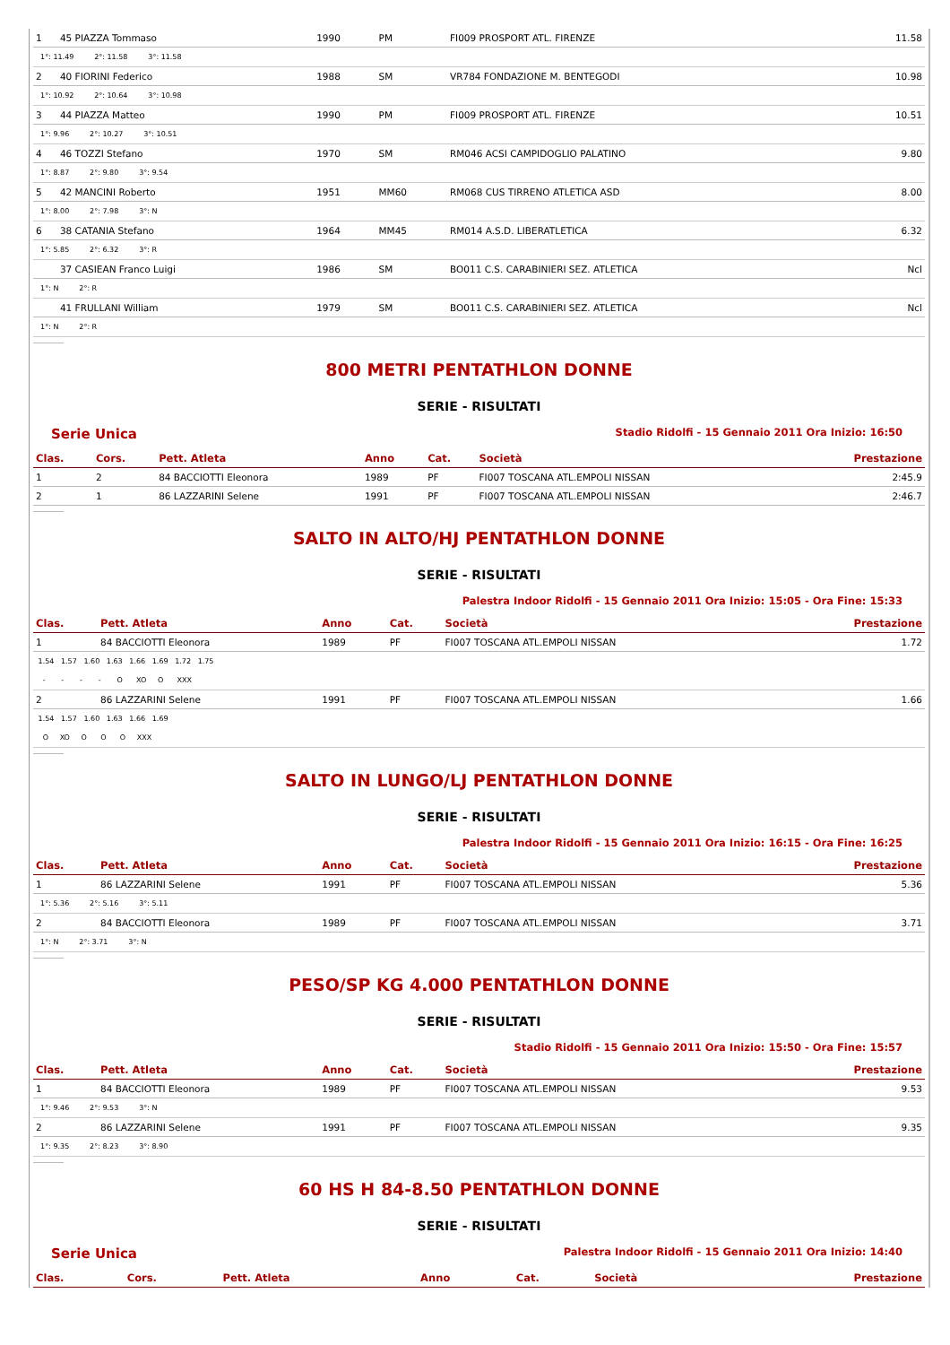| 1 | 45 PIAZZA Tommaso | 1990 | PM | FI009 PROSPORT ATL. FIRENZE | 11.58 |
| 1°: 11.49 2°: 11.58 3°: 11.58 | | | | | |
| 2 | 40 FIORINI Federico | 1988 | SM | VR784 FONDAZIONE M. BENTEGODI | 10.98 |
| 1°: 10.92 2°: 10.64 3°: 10.98 | | | | | |
| 3 | 44 PIAZZA Matteo | 1990 | PM | FI009 PROSPORT ATL. FIRENZE | 10.51 |
| 1°: 9.96 2°: 10.27 3°: 10.51 | | | | | |
| 4 | 46 TOZZI Stefano | 1970 | SM | RM046 ACSI CAMPIDOGLIO PALATINO | 9.80 |
| 1°: 8.87 2°: 9.80 3°: 9.54 | | | | | |
| 5 | 42 MANCINI Roberto | 1951 | MM60 | RM068 CUS TIRRENO ATLETICA ASD | 8.00 |
| 1°: 8.00 2°: 7.98 3°: N | | | | | |
| 6 | 38 CATANIA Stefano | 1964 | MM45 | RM014 A.S.D. LIBERATLETICA | 6.32 |
| 1°: 5.85 2°: 6.32 3°: R | | | | | |
| | 37 CASIEAN Franco Luigi | 1986 | SM | BO011 C.S. CARABINIERI SEZ. ATLETICA | Ncl |
| 1°: N 2°: R | | | | | |
| | 41 FRULLANI William | 1979 | SM | BO011 C.S. CARABINIERI SEZ. ATLETICA | Ncl |
| 1°: N 2°: R | | | | | |
800 METRI PENTATHLON DONNE
SERIE - RISULTATI
Serie Unica Stadio Ridolfi - 15 Gennaio 2011 Ora Inizio: 16:50
| Clas. | Cors. | Pett. Atleta | Anno | Cat. | Società | Prestazione |
| --- | --- | --- | --- | --- | --- | --- |
| 1 | 2 | 84 BACCIOTTI Eleonora | 1989 | PF | FI007 TOSCANA ATL.EMPOLI NISSAN | 2:45.9 |
| 2 | 1 | 86 LAZZARINI Selene | 1991 | PF | FI007 TOSCANA ATL.EMPOLI NISSAN | 2:46.7 |
SALTO IN ALTO/HJ PENTATHLON DONNE
SERIE - RISULTATI
Palestra Indoor Ridolfi - 15 Gennaio 2011 Ora Inizio: 15:05 - Ora Fine: 15:33
| Clas. | Pett. Atleta | Anno | Cat. | Società | Prestazione |
| --- | --- | --- | --- | --- | --- |
| 1 | 84 BACCIOTTI Eleonora | 1989 | PF | FI007 TOSCANA ATL.EMPOLI NISSAN | 1.72 |
| 1.54 1.57 1.60 1.63 1.66 1.69 1.72 1.75 | | | | | |
| - - - - O XO O XXX | | | | | |
| 2 | 86 LAZZARINI Selene | 1991 | PF | FI007 TOSCANA ATL.EMPOLI NISSAN | 1.66 |
| 1.54 1.57 1.60 1.63 1.66 1.69 | | | | | |
| O XO O O O XXX | | | | | |
SALTO IN LUNGO/LJ PENTATHLON DONNE
SERIE - RISULTATI
Palestra Indoor Ridolfi - 15 Gennaio 2011 Ora Inizio: 16:15 - Ora Fine: 16:25
| Clas. | Pett. Atleta | Anno | Cat. | Società | Prestazione |
| --- | --- | --- | --- | --- | --- |
| 1 | 86 LAZZARINI Selene | 1991 | PF | FI007 TOSCANA ATL.EMPOLI NISSAN | 5.36 |
| 1°: 5.36 2°: 5.16 3°: 5.11 | | | | | |
| 2 | 84 BACCIOTTI Eleonora | 1989 | PF | FI007 TOSCANA ATL.EMPOLI NISSAN | 3.71 |
| 1°: N 2°: 3.71 3°: N | | | | | |
PESO/SP KG 4.000 PENTATHLON DONNE
SERIE - RISULTATI
Stadio Ridolfi - 15 Gennaio 2011 Ora Inizio: 15:50 - Ora Fine: 15:57
| Clas. | Pett. Atleta | Anno | Cat. | Società | Prestazione |
| --- | --- | --- | --- | --- | --- |
| 1 | 84 BACCIOTTI Eleonora | 1989 | PF | FI007 TOSCANA ATL.EMPOLI NISSAN | 9.53 |
| 1°: 9.46 2°: 9.53 3°: N | | | | | |
| 2 | 86 LAZZARINI Selene | 1991 | PF | FI007 TOSCANA ATL.EMPOLI NISSAN | 9.35 |
| 1°: 9.35 2°: 8.23 3°: 8.90 | | | | | |
60 HS H 84-8.50 PENTATHLON DONNE
SERIE - RISULTATI
Serie Unica Palestra Indoor Ridolfi - 15 Gennaio 2011 Ora Inizio: 14:40
| Clas. | Cors. | Pett. Atleta | Anno | Cat. | Società | Prestazione |
| --- | --- | --- | --- | --- | --- | --- |